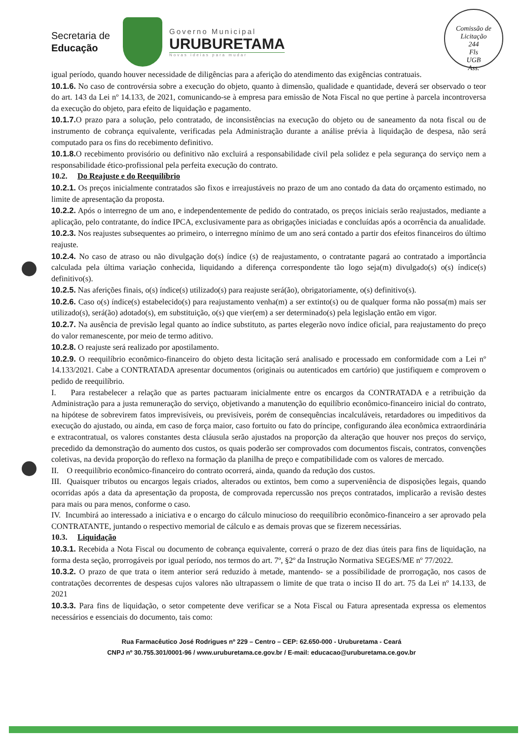Secretaria de
Educação
Governo Municipal
URUBURETAMA
Novas ideias para mudar
Comissão de Licitação
244
Fls
UGB
Ass.
igual período, quando houver necessidade de diligências para a aferição do atendimento das exigências contratuais.
10.1.6. No caso de controvérsia sobre a execução do objeto, quanto à dimensão, qualidade e quantidade, deverá ser observado o teor do art. 143 da Lei nº 14.133, de 2021, comunicando-se à empresa para emissão de Nota Fiscal no que pertine à parcela incontroversa da execução do objeto, para efeito de liquidação e pagamento.
10.1.7. O prazo para a solução, pelo contratado, de inconsistências na execução do objeto ou de saneamento da nota fiscal ou de instrumento de cobrança equivalente, verificadas pela Administração durante a análise prévia à liquidação de despesa, não será computado para os fins do recebimento definitivo.
10.1.8. O recebimento provisório ou definitivo não excluirá a responsabilidade civil pela solidez e pela segurança do serviço nem a responsabilidade ético-profissional pela perfeita execução do contrato.
10.2. Do Reajuste e do Reequilíbrio
10.2.1. Os preços inicialmente contratados são fixos e irreajustáveis no prazo de um ano contado da data do orçamento estimado, no limite de apresentação da proposta.
10.2.2. Após o interregno de um ano, e independentemente de pedido do contratado, os preços iniciais serão reajustados, mediante a aplicação, pelo contratante, do índice IPCA, exclusivamente para as obrigações iniciadas e concluídas após a ocorrência da anualidade.
10.2.3. Nos reajustes subsequentes ao primeiro, o interregno mínimo de um ano será contado a partir dos efeitos financeiros do último reajuste.
10.2.4. No caso de atraso ou não divulgação do(s) índice (s) de reajustamento, o contratante pagará ao contratado a importância calculada pela última variação conhecida, liquidando a diferença correspondente tão logo seja(m) divulgado(s) o(s) índice(s) definitivo(s).
10.2.5. Nas aferições finais, o(s) índice(s) utilizado(s) para reajuste será(ão), obrigatoriamente, o(s) definitivo(s).
10.2.6. Caso o(s) índice(s) estabelecido(s) para reajustamento venha(m) a ser extinto(s) ou de qualquer forma não possa(m) mais ser utilizado(s), será(ão) adotado(s), em substituição, o(s) que vier(em) a ser determinado(s) pela legislação então em vigor.
10.2.7. Na ausência de previsão legal quanto ao índice substituto, as partes elegerão novo índice oficial, para reajustamento do preço do valor remanescente, por meio de termo aditivo.
10.2.8. O reajuste será realizado por apostilamento.
10.2.9. O reequilíbrio econômico-financeiro do objeto desta licitação será analisado e processado em conformidade com a Lei nº 14.133/2021. Cabe a CONTRATADA apresentar documentos (originais ou autenticados em cartório) que justifiquem e comprovem o pedido de reequilíbrio.
I. Para restabelecer a relação que as partes pactuaram inicialmente entre os encargos da CONTRATADA e a retribuição da Administração para a justa remuneração do serviço, objetivando a manutenção do equilíbrio econômico-financeiro inicial do contrato, na hipótese de sobrevirem fatos imprevisíveis, ou previsíveis, porém de consequências incalculáveis, retardadores ou impeditivos da execução do ajustado, ou ainda, em caso de força maior, caso fortuito ou fato do príncipe, configurando álea econômica extraordinária e extracontratual, os valores constantes desta cláusula serão ajustados na proporção da alteração que houver nos preços do serviço, precedido da demonstração do aumento dos custos, os quais poderão ser comprovados com documentos fiscais, contratos, convenções coletivas, na devida proporção do reflexo na formação da planilha de preço e compatibilidade com os valores de mercado.
II. O reequilíbrio econômico-financeiro do contrato ocorrerá, ainda, quando da redução dos custos.
III. Quaisquer tributos ou encargos legais criados, alterados ou extintos, bem como a superveniência de disposições legais, quando ocorridas após a data da apresentação da proposta, de comprovada repercussão nos preços contratados, implicarão a revisão destes para mais ou para menos, conforme o caso.
IV. Incumbirá ao interessado a iniciativa e o encargo do cálculo minucioso do reequilíbrio econômico-financeiro a ser aprovado pela CONTRATANTE, juntando o respectivo memorial de cálculo e as demais provas que se fizerem necessárias.
10.3. Liquidação
10.3.1. Recebida a Nota Fiscal ou documento de cobrança equivalente, correrá o prazo de dez dias úteis para fins de liquidação, na forma desta seção, prorrogáveis por igual período, nos termos do art. 7º, §2º da Instrução Normativa SEGES/ME nº 77/2022.
10.3.2. O prazo de que trata o item anterior será reduzido à metade, mantendo- se a possibilidade de prorrogação, nos casos de contratações decorrentes de despesas cujos valores não ultrapassem o limite de que trata o inciso II do art. 75 da Lei nº 14.133, de 2021
10.3.3. Para fins de liquidação, o setor competente deve verificar se a Nota Fiscal ou Fatura apresentada expressa os elementos necessários e essenciais do documento, tais como:
Rua Farmacêutico José Rodrigues nº 229 – Centro – CEP: 62.650-000 - Uruburetama - Ceará
CNPJ nº 30.755.301/0001-96 / www.uruburetama.ce.gov.br / E-mail: educacao@uruburetama.ce.gov.br